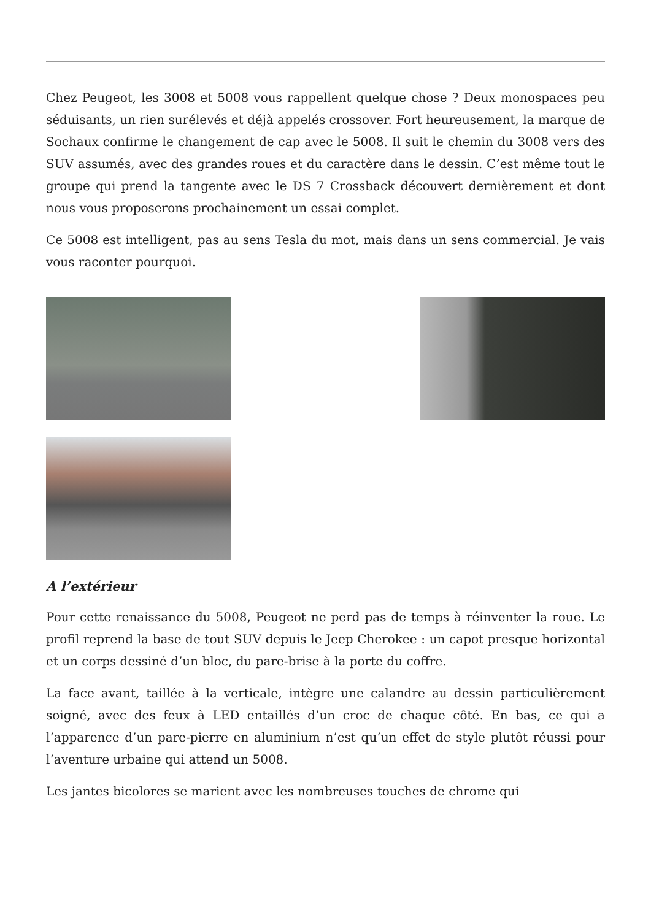Chez Peugeot, les 3008 et 5008 vous rappellent quelque chose ? Deux monospaces peu séduisants, un rien surélevés et déjà appelés crossover. Fort heureusement, la marque de Sochaux confirme le changement de cap avec le 5008. Il suit le chemin du 3008 vers des SUV assumés, avec des grandes roues et du caractère dans le dessin. C’est même tout le groupe qui prend la tangente avec le DS 7 Crossback découvert dernièrement et dont nous vous proposerons prochainement un essai complet.
Ce 5008 est intelligent, pas au sens Tesla du mot, mais dans un sens commercial. Je vais vous raconter pourquoi.
A l’extérieur
Pour cette renaissance du 5008, Peugeot ne perd pas de temps à réinventer la roue. Le profil reprend la base de tout SUV depuis le Jeep Cherokee : un capot presque horizontal et un corps dessiné d’un bloc, du pare-brise à la porte du coffre.
La face avant, taillée à la verticale, intègre une calandre au dessin particulièrement soigné, avec des feux à LED entaillés d’un croc de chaque côté. En bas, ce qui a l’apparence d’un pare-pierre en aluminium n’est qu’un effet de style plutôt réussi pour l’aventure urbaine qui attend un 5008.
Les jantes bicolores se marient avec les nombreuses touches de chrome qui